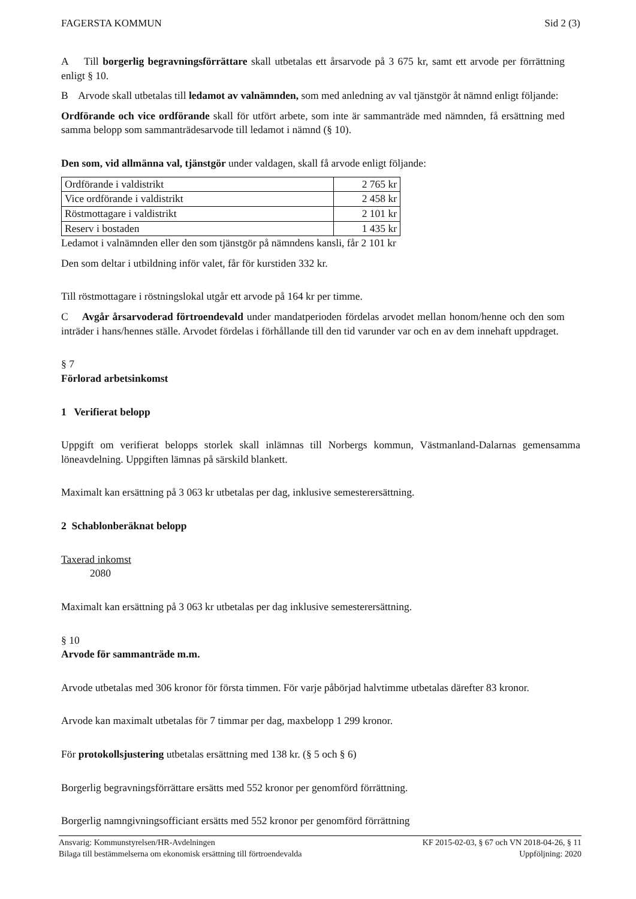FAGERSTA KOMMUN Sid 2 (3)
A Till borgerlig begravningsförrättare skall utbetalas ett årsarvode på 3 675 kr, samt ett arvode per förrättning enligt § 10.
B Arvode skall utbetalas till ledamot av valnämnden, som med anledning av val tjänstgör åt nämnd enligt följande:
Ordförande och vice ordförande skall för utfört arbete, som inte är sammanträde med nämnden, få ersättning med samma belopp som sammanträdesarvode till ledamot i nämnd (§ 10).
Den som, vid allmänna val, tjänstgör under valdagen, skall få arvode enligt följande:
| Ordförande i valdistrikt | 2 765 kr |
| Vice ordförande i valdistrikt | 2 458 kr |
| Röstmottagare i valdistrikt | 2 101 kr |
| Reserv i bostaden | 1 435 kr |
Ledamot i valnämnden eller den som tjänstgör på nämndens kansli, får 2 101 kr
Den som deltar i utbildning inför valet, får för kurstiden 332 kr.
Till röstmottagare i röstningslokal utgår ett arvode på 164 kr per timme.
C Avgår årsarvoderad förtroendevald under mandatperioden fördelas arvodet mellan honom/henne och den som inträder i hans/hennes ställe. Arvodet fördelas i förhållande till den tid varunder var och en av dem innehaft uppdraget.
§ 7
Förlorad arbetsinkomst
1 Verifierat belopp
Uppgift om verifierat belopps storlek skall inlämnas till Norbergs kommun, Västmanland-Dalarnas gemensamma löneavdelning. Uppgiften lämnas på särskild blankett.
Maximalt kan ersättning på 3 063 kr utbetalas per dag, inklusive semesterersättning.
2 Schablonberäknat belopp
Taxerad inkomst
2080
Maximalt kan ersättning på 3 063 kr utbetalas per dag inklusive semesterersättning.
§ 10
Arvode för sammanträde m.m.
Arvode utbetalas med 306 kronor för första timmen. För varje påbörjad halvtimme utbetalas därefter 83 kronor.
Arvode kan maximalt utbetalas för 7 timmar per dag, maxbelopp 1 299 kronor.
För protokollsjustering utbetalas ersättning med 138 kr. (§ 5 och § 6)
Borgerlig begravningsförrättare ersätts med 552 kronor per genomförd förrättning.
Borgerlig namngivningsofficiant ersätts med 552 kronor per genomförd förrättning
Ansvarig: Kommunstyrelsen/HR-Avdelningen KF 2015-02-03, § 67 och VN 2018-04-26, § 11
Bilaga till bestämmelserna om ekonomisk ersättning till förtroendevalda Uppföljning: 2020